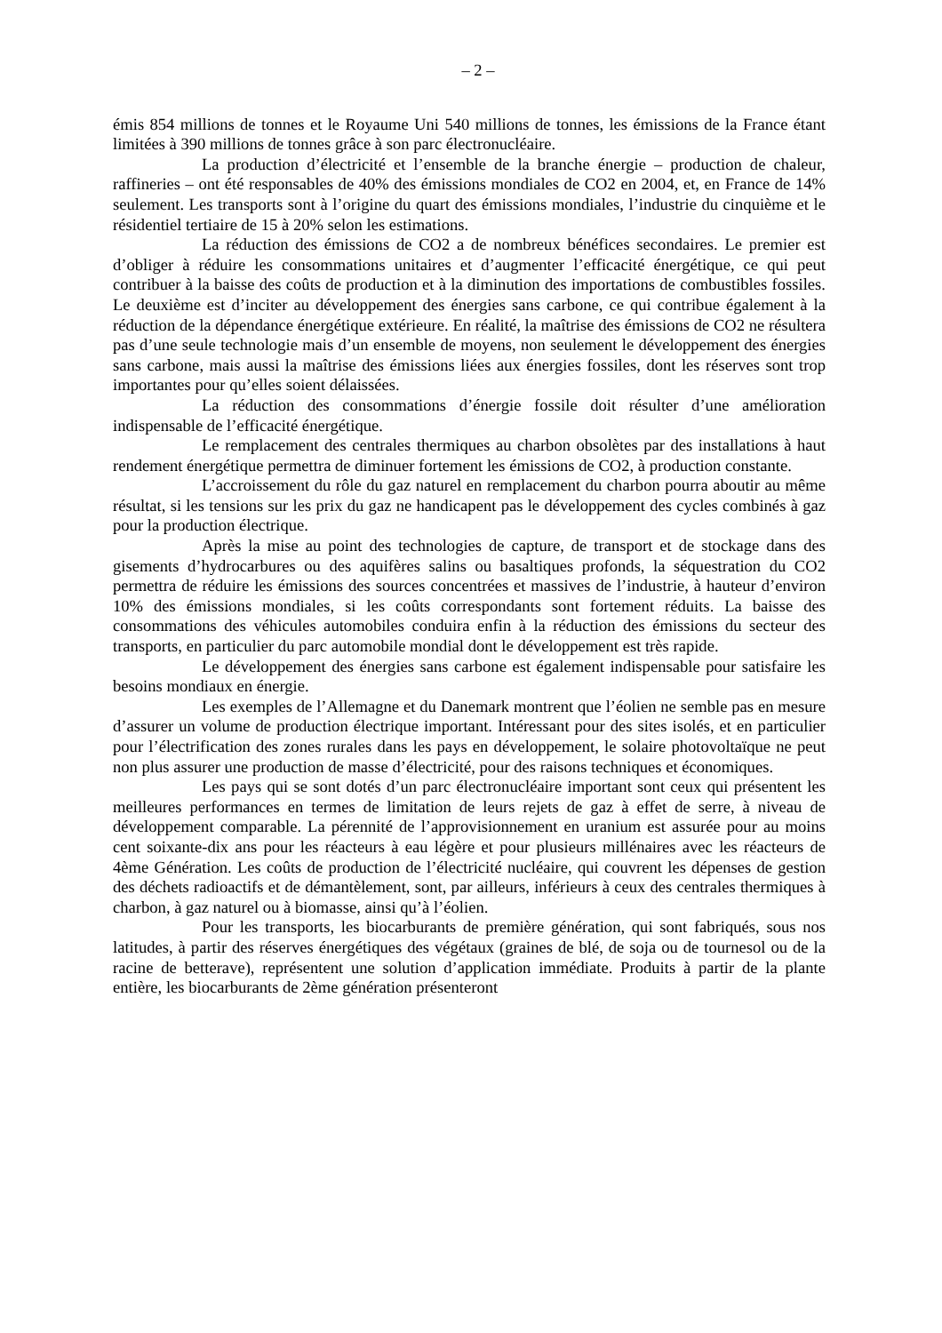– 2 –
émis 854 millions de tonnes et le Royaume Uni 540 millions de tonnes, les émissions de la France étant limitées à 390 millions de tonnes grâce à son parc électronucléaire.
La production d’électricité et l’ensemble de la branche énergie – production de chaleur, raffineries – ont été responsables de 40% des émissions mondiales de CO2 en 2004, et, en France de 14% seulement. Les transports sont à l’origine du quart des émissions mondiales, l’industrie du cinquième et le résidentiel tertiaire de 15 à 20% selon les estimations.
La réduction des émissions de CO2 a de nombreux bénéfices secondaires. Le premier est d’obliger à réduire les consommations unitaires et d’augmenter l’efficacité énergétique, ce qui peut contribuer à la baisse des coûts de production et à la diminution des importations de combustibles fossiles. Le deuxième est d’inciter au développement des énergies sans carbone, ce qui contribue également à la réduction de la dépendance énergétique extérieure. En réalité, la maîtrise des émissions de CO2 ne résultera pas d’une seule technologie mais d’un ensemble de moyens, non seulement le développement des énergies sans carbone, mais aussi la maîtrise des émissions liées aux énergies fossiles, dont les réserves sont trop importantes pour qu’elles soient délaissées.
La réduction des consommations d’énergie fossile doit résulter d’une amélioration indispensable de l’efficacité énergétique.
Le remplacement des centrales thermiques au charbon obsolètes par des installations à haut rendement énergétique permettra de diminuer fortement les émissions de CO2, à production constante.
L’accroissement du rôle du gaz naturel en remplacement du charbon pourra aboutir au même résultat, si les tensions sur les prix du gaz ne handicapent pas le développement des cycles combinés à gaz pour la production électrique.
Après la mise au point des technologies de capture, de transport et de stockage dans des gisements d’hydrocarbures ou des aquifères salins ou basaltiques profonds, la séquestration du CO2 permettra de réduire les émissions des sources concentrées et massives de l’industrie, à hauteur d’environ 10% des émissions mondiales, si les coûts correspondants sont fortement réduits. La baisse des consommations des véhicules automobiles conduira enfin à la réduction des émissions du secteur des transports, en particulier du parc automobile mondial dont le développement est très rapide.
Le développement des énergies sans carbone est également indispensable pour satisfaire les besoins mondiaux en énergie.
Les exemples de l’Allemagne et du Danemark montrent que l’éolien ne semble pas en mesure d’assurer un volume de production électrique important. Intéressant pour des sites isolés, et en particulier pour l’électrification des zones rurales dans les pays en développement, le solaire photovoltaïque ne peut non plus assurer une production de masse d’électricité, pour des raisons techniques et économiques.
Les pays qui se sont dotés d’un parc électronucléaire important sont ceux qui présentent les meilleures performances en termes de limitation de leurs rejets de gaz à effet de serre, à niveau de développement comparable. La pérennité de l’approvisionnement en uranium est assurée pour au moins cent soixante-dix ans pour les réacteurs à eau légère et pour plusieurs millénaires avec les réacteurs de 4ème Génération. Les coûts de production de l’électricité nucléaire, qui couvrent les dépenses de gestion des déchets radioactifs et de démantèlement, sont, par ailleurs, inférieurs à ceux des centrales thermiques à charbon, à gaz naturel ou à biomasse, ainsi qu’à l’éolien.
Pour les transports, les biocarburants de première génération, qui sont fabriqués, sous nos latitudes, à partir des réserves énergétiques des végétaux (graines de blé, de soja ou de tournesol ou de la racine de betterave), représentent une solution d’application immédiate. Produits à partir de la plante entière, les biocarburants de 2ème génération présenteront